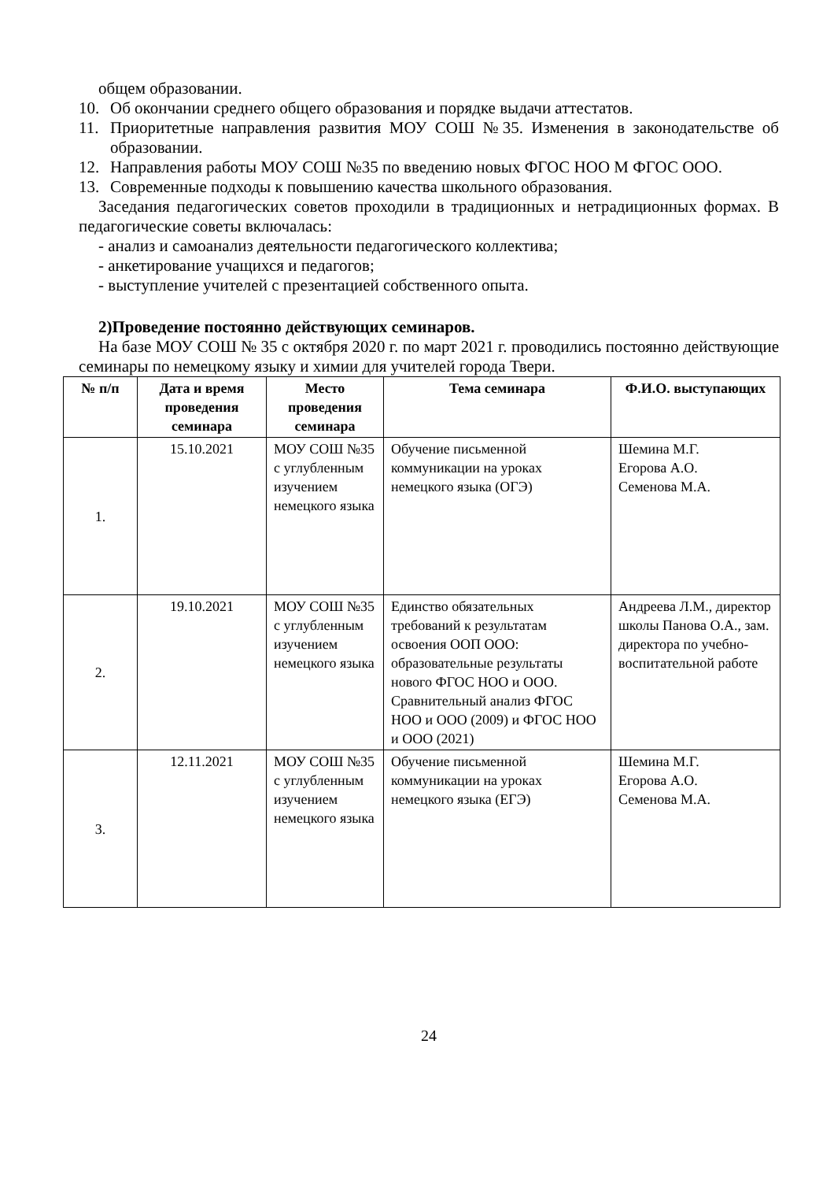общем образовании.
10. Об окончании среднего общего образования и порядке выдачи аттестатов.
11. Приоритетные направления развития МОУ СОШ №35. Изменения в законодательстве об образовании.
12. Направления работы МОУ СОШ №35 по введению новых ФГОС НОО М ФГОС ООО.
13. Современные подходы к повышению качества школьного образования.
Заседания педагогических советов проходили в традиционных и нетрадиционных формах. В педагогические советы включалась:
- анализ и самоанализ деятельности педагогического коллектива;
- анкетирование учащихся и педагогов;
- выступление учителей с презентацией собственного опыта.
2)Проведение постоянно действующих семинаров.
На базе МОУ СОШ № 35 с октября 2020 г. по март 2021 г. проводились постоянно действующие семинары по немецкому языку и химии для учителей города Твери.
| № п/п | Дата и время проведения семинара | Место проведения семинара | Тема семинара | Ф.И.О. выступающих |
| --- | --- | --- | --- | --- |
| 1. | 15.10.2021 | МОУ СОШ №35 с углубленным изучением немецкого языка | Обучение письменной коммуникации на уроках немецкого языка (ОГЭ) | Шемина М.Г. Егорова А.О. Семенова М.А. |
| 2. | 19.10.2021 | МОУ СОШ №35 с углубленным изучением немецкого языка | Единство обязательных требований к результатам освоения ООП ООО: образовательные результаты нового ФГОС НОО и ООО. Сравнительный анализ ФГОС НОО и ООО (2009) и ФГОС НОО и ООО (2021) | Андреева Л.М., директор школы Панова О.А., зам. директора по учебно-воспитательной работе |
| 3. | 12.11.2021 | МОУ СОШ №35 с углубленным изучением немецкого языка | Обучение письменной коммуникации на уроках немецкого языка (ЕГЭ) | Шемина М.Г. Егорова А.О. Семенова М.А. |
24